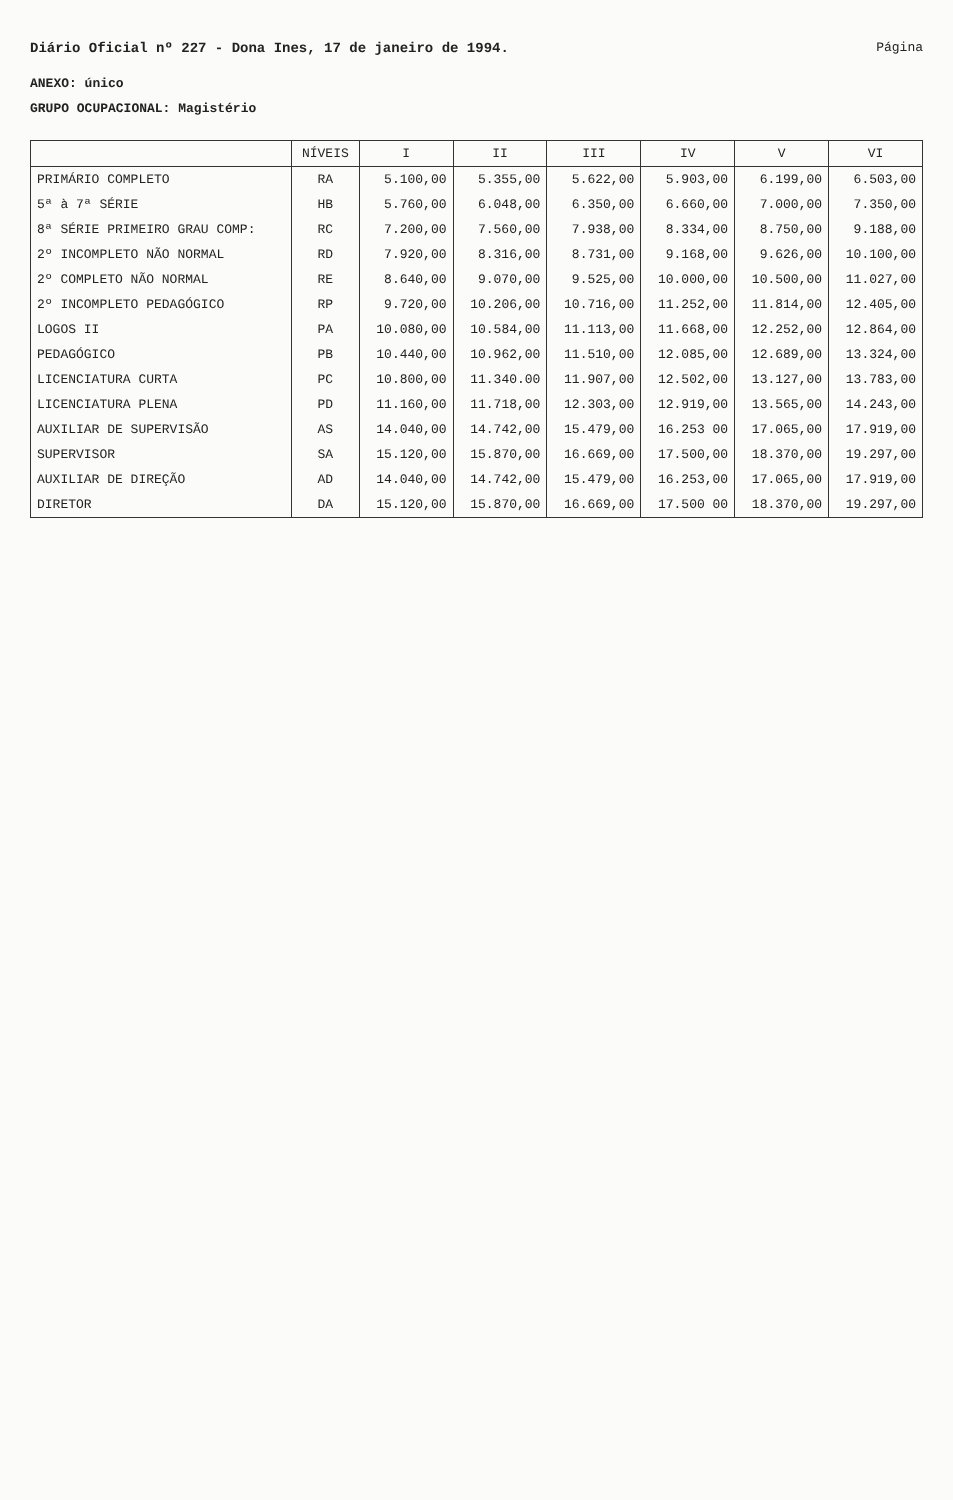Diário Oficial nº 227 - Dona Ines, 17 de janeiro de 1994.
Página
ANEXO: único
GRUPO OCUPACIONAL: Magistério
| | NÍVEIS | I | II | III | IV | V | VI |
| --- | --- | --- | --- | --- | --- | --- | --- |
| PRIMÁRIO COMPLETO | RA | 5.100,00 | 5.355,00 | 5.622,00 | 5.903,00 | 6.199,00 | 6.503,00 |
| 5ª à 7ª SÉRIE | HB | 5.760,00 | 6.048,00 | 6.350,00 | 6.660,00 | 7.000,00 | 7.350,00 |
| 8ª SÉRIE PRIMEIRO GRAU COMP: | RC | 7.200,00 | 7.560,00 | 7.938,00 | 8.334,00 | 8.750,00 | 9.188,00 |
| 2º INCOMPLETO NÃO NORMAL | RD | 7.920,00 | 8.316,00 | 8.731,00 | 9.168,00 | 9.626,00 | 10.100,00 |
| 2º COMPLETO NÃO NORMAL | RE | 8.640,00 | 9.070,00 | 9.525,00 | 10.000,00 | 10.500,00 | 11.027,00 |
| 2º INCOMPLETO PEDAGÓGICO | RP | 9.720,00 | 10.206,00 | 10.716,00 | 11.252,00 | 11.814,00 | 12.405,00 |
| LOGOS II | PA | 10.080,00 | 10.584,00 | 11.113,00 | 11.668,00 | 12.252,00 | 12.864,00 |
| PEDAGÓGICO | PB | 10.440,00 | 10.962,00 | 11.510,00 | 12.085,00 | 12.689,00 | 13.324,00 |
| LICENCIATURA CURTA | PC | 10.800,00 | 11.340.00 | 11.907,00 | 12.502,00 | 13.127,00 | 13.783,00 |
| LICENCIATURA PLENA | PD | 11.160,00 | 11.718,00 | 12.303,00 | 12.919,00 | 13.565,00 | 14.243,00 |
| AUXILIAR DE SUPERVISÃO | AS | 14.040,00 | 14.742,00 | 15.479,00 | 16.253 00 | 17.065,00 | 17.919,00 |
| SUPERVISOR | SA | 15.120,00 | 15.870,00 | 16.669,00 | 17.500,00 | 18.370,00 | 19.297,00 |
| AUXILIAR DE DIREÇÃO | AD | 14.040,00 | 14.742,00 | 15.479,00 | 16.253,00 | 17.065,00 | 17.919,00 |
| DIRETOR | DA | 15.120,00 | 15.870,00 | 16.669,00 | 17.500 00 | 18.370,00 | 19.297,00 |